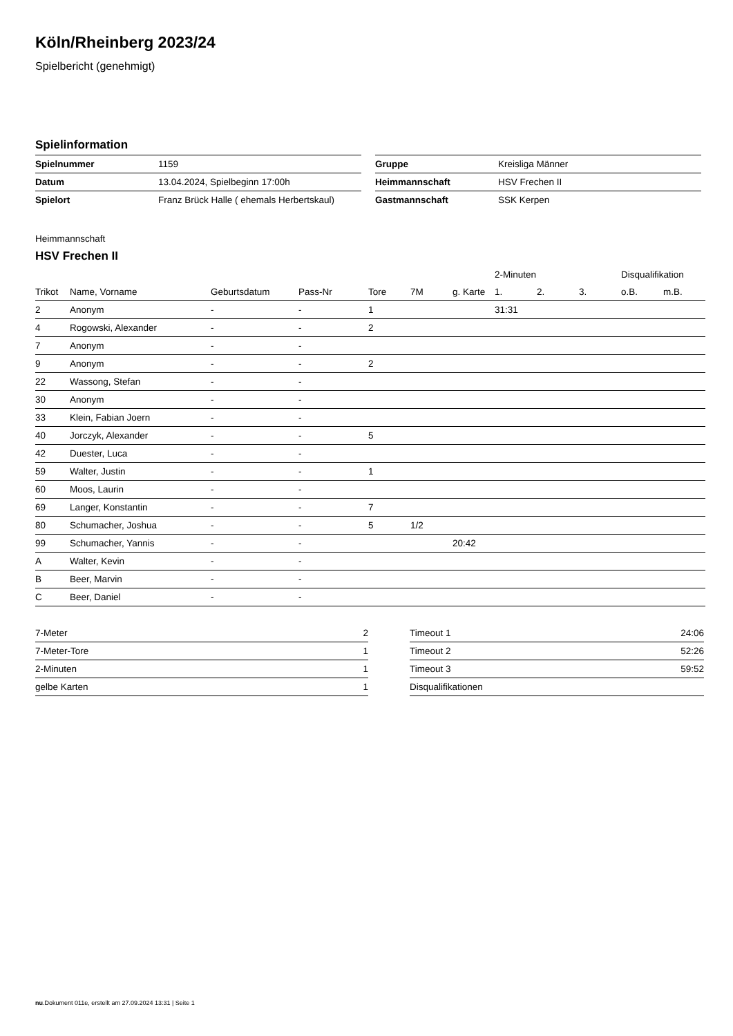Köln/Rheinberg 2023/24
Spielbericht (genehmigt)
Spielinformation
| Spielnummer | 1159 |
| Datum | 13.04.2024, Spielbeginn 17:00h |
| Spielort | Franz Brück Halle ( ehemals Herbertskaul) |
| Gruppe | Kreisliga Männer |
| Heimmannschaft | HSV Frechen II |
| Gastmannschaft | SSK Kerpen |
Heimmannschaft
HSV Frechen II
| | | | | | | | | 2-Minuten | | | Disqualifikation | |
| --- | --- | --- | --- | --- | --- | --- | --- | --- | --- | --- | --- | --- |
| Trikot | Name, Vorname | Geburtsdatum | Pass-Nr | Tore | 7M | g. Karte | | 1. | 2. | 3. | o.B. | m.B. |
| 2 | Anonym | - | - | 1 | | | | 31:31 | | | | |
| 4 | Rogowski, Alexander | - | - | 2 | | | | | | | | |
| 7 | Anonym | - | - | | | | | | | | | |
| 9 | Anonym | - | - | 2 | | | | | | | | |
| 22 | Wassong, Stefan | - | - | | | | | | | | | |
| 30 | Anonym | - | - | | | | | | | | | |
| 33 | Klein, Fabian Joern | - | - | | | | | | | | | |
| 40 | Jorczyk, Alexander | - | - | 5 | | | | | | | | |
| 42 | Duester, Luca | - | - | | | | | | | | | |
| 59 | Walter, Justin | - | - | 1 | | | | | | | | |
| 60 | Moos, Laurin | - | - | | | | | | | | | |
| 69 | Langer, Konstantin | - | - | 7 | | | | | | | | |
| 80 | Schumacher, Joshua | - | - | 5 | 1/2 | | | | | | | |
| 99 | Schumacher, Yannis | - | - | | | 20:42 | | | | | | |
| A | Walter, Kevin | - | - | | | | | | | | | |
| B | Beer, Marvin | - | - | | | | | | | | | |
| C | Beer, Daniel | - | - | | | | | | | | | |
| 7-Meter | 2 |
| 7-Meter-Tore | 1 |
| 2-Minuten | 1 |
| gelbe Karten | 1 |
| Timeout 1 | 24:06 |
| Timeout 2 | 52:26 |
| Timeout 3 | 59:52 |
| Disqualifikationen | |
nu.Dokument 011e, erstellt am 27.09.2024 13:31 | Seite 1